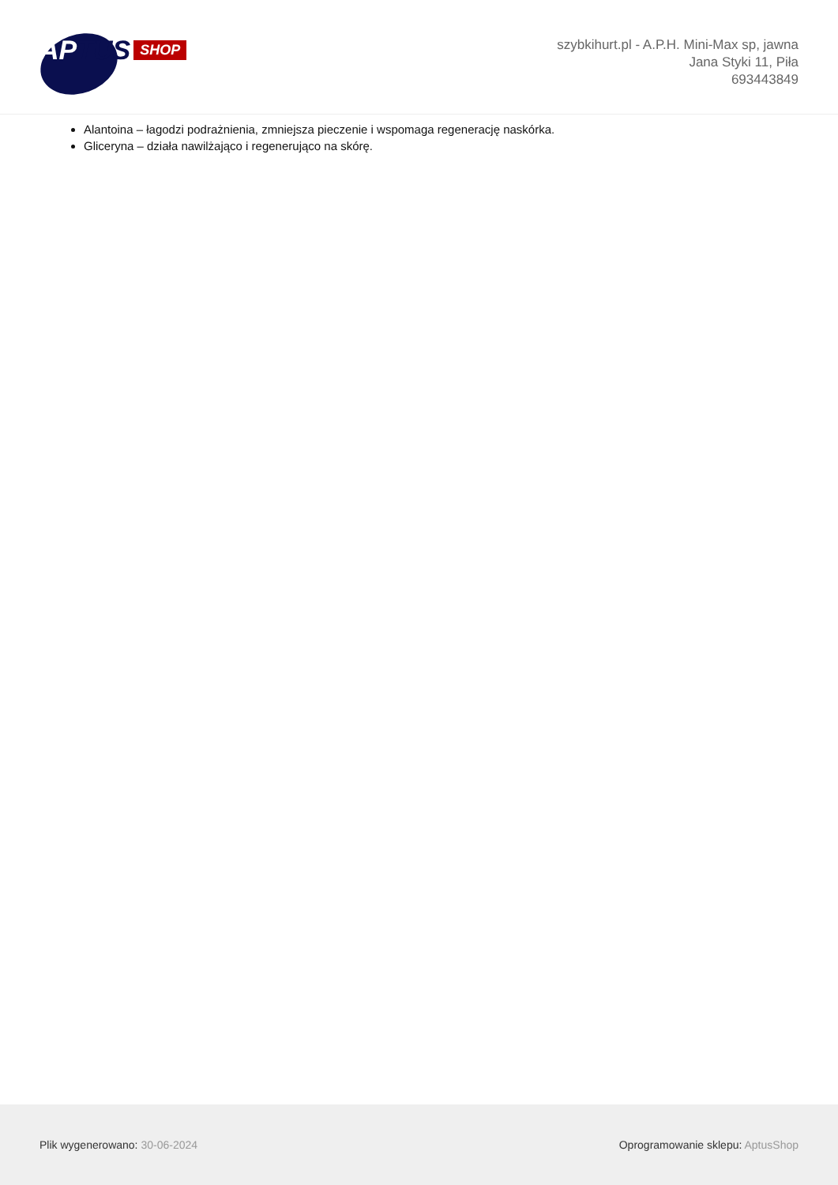APTUS
SHOP
szybkihurt.pl - A.P.H. Mini-Max sp, jawna
Jana Styki 11, Piła
693443849
Alantoina – łagodzi podrażnienia, zmniejsza pieczenie i wspomaga regenerację naskórka.
Gliceryna – działa nawilżająco i regenerująco na skórę.
Plik wygenerowano: 30-06-2024
Oprogramowanie sklepu: AptusShop